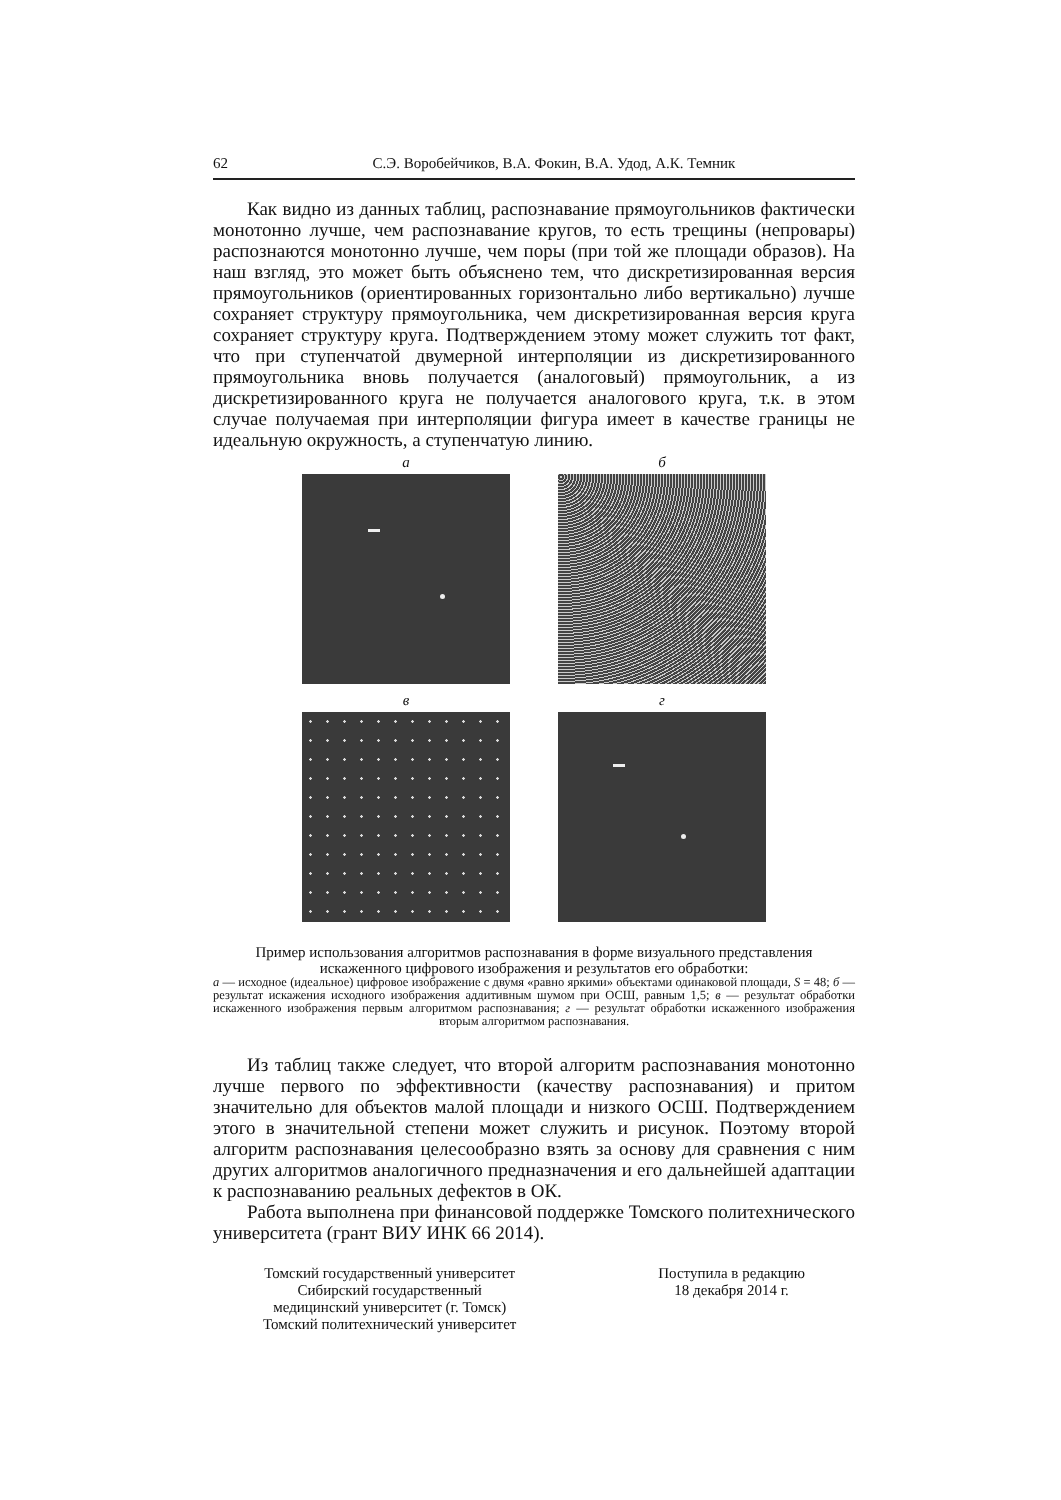62 С.Э. Воробейчиков, В.А. Фокин, В.А. Удод, А.К. Темник
Как видно из данных таблиц, распознавание прямоугольников фактически монотонно лучше, чем распознавание кругов, то есть трещины (непровары) распознаются монотонно лучше, чем поры (при той же площади образов). На наш взгляд, это может быть объяснено тем, что дискретизированная версия прямоугольников (ориентированных горизонтально либо вертикально) лучше сохраняет структуру прямоугольника, чем дискретизированная версия круга сохраняет структуру круга. Подтверждением этому может служить тот факт, что при ступенчатой двумерной интерполяции из дискретизированного прямоугольника вновь получается (аналоговый) прямоугольник, а из дискретизированного круга не получается аналогового круга, т.к. в этом случае получаемая при интерполяции фигура имеет в качестве границы не идеальную окружность, а ступенчатую линию.
а
б
в
г
Пример использования алгоритмов распознавания в форме визуального представления искаженного цифрового изображения и результатов его обработки:
а — исходное (идеальное) цифровое изображение с двумя «равно яркими» объектами одинаковой площади, S = 48; б — результат искажения исходного изображения аддитивным шумом при ОСШ, равным 1,5; в — результат обработки искаженного изображения первым алгоритмом распознавания; г — результат обработки искаженного изображения вторым алгоритмом распознавания.
Из таблиц также следует, что второй алгоритм распознавания монотонно лучше первого по эффективности (качеству распознавания) и притом значительно для объектов малой площади и низкого ОСШ. Подтверждением этого в значительной степени может служить и рисунок. Поэтому второй алгоритм распознавания целесообразно взять за основу для сравнения с ним других алгоритмов аналогичного предназначения и его дальнейшей адаптации к распознаванию реальных дефектов в ОК.
Работа выполнена при финансовой поддержке Томского политехнического университета (грант ВИУ ИНК 66 2014).
Томский государственный университет
Сибирский государственный
медицинский университет (г. Томск)
Томский политехнический университет
Поступила в редакцию
18 декабря 2014 г.